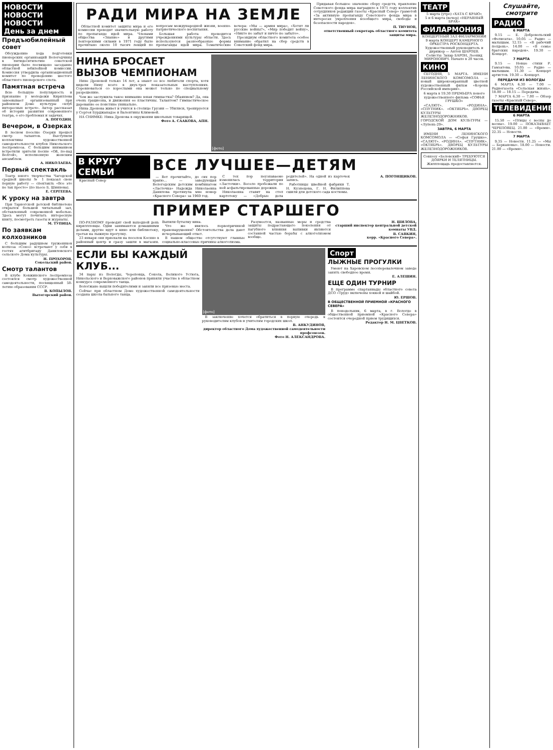НОВОСТИ НОВОСТИ НОВОСТИ
День за днем
Предъюбилейный совет
Обсуждению хода подготовки пионерских организаций Вологодчины к пятидесятилетию советской пионерии было посвящено заседание областной юбилейной комиссии. Комиссия утвердила организационный комитет по проведению шестого областного пионерского слета.
Памятная встреча
Всю большую популярность и признание у молодежи Кириллова завоевывает организованный при районном Доме культуры «клуб интересных встреч». Актер рассказал об истории развития современного театра, о его проблемах и задачах.
А. ПОГОДИН.
Вечером, в Озерках
В лесном поселке Озерки прошел смотр талантов. Выступили коллективы художественной самодеятельности клубов Никольского леспромхоза. С большим вниманием встретили зрители песню «Ой, по-над Волгой», исполненную женским ансамблем.
А. НИКОЛАЕВА.
Первый спектакль
Театр юного творчества Чагодской средней школы № 1 показал свою первую работу — спектакль «Все это не так просто» (по пьесе Б. Шиянова).
Е. СЕРГЕЕВА.
К уроку на завтра
При Тарногской детской библиотеке открылся большой читальный зал, обставленный современной мебелью. Здесь могут почитать интересную книгу, посмотреть газеты и журналы.
М. ТУПИЦА.
По заявкам колхозников
С большим радушием тружеников колхоза «Союз» встречают у себя в гостях агитбригаду Даниловского сельского Дома культуры.
Н. ПРОХОРОВ.
Сокольский район.
Смотр талантов
В клубе Ковжинского леспромхоза состоялся смотр художественной самодеятельности, посвященный 50-летию образования СССР.
В. КОПЫЛОВ.
Вытегорский район.
РАДИ МИРА НА ЗЕМЛЕ
Областной комитет защиты мира и его комиссии проводят значительную работу по пропаганде идей мира. Членами общества «Знание» и другими лекторскими силами в 1971 году было прочитано около 10 тысяч лекций по вопросам международной жизни, военно-патриотического воспитания.
Большая работа проводится учреждениями культуры области. Здесь используются разнообразные формы пропаганды идей мира. Тематические вечера: «Мы — армия мира», «Хотят ли русские войны?», «Мир победит войну», «Никто не забыт и ничто не забыто».
Президиум областного комитета особое внимание обратил на сбор средств в Советский фонд мира.
Придавая большое значение сбору средств, правление Советского фонда мира наградило в 1971 году коллектив сотрудников редакции газеты «Красный Север» грамотой «За активную пропаганду Советского фонда мира в интересах укрепления всеобщего мира, свободы и безопасности народов».
П. ТИУНОВ,
ответственный секретарь областного комитета защиты мира.
НИНА БРОСАЕТ ВЫЗОВ ЧЕМПИОНАМ
Нине Дроновой только 14 лет, а знают ее все любители спорта, хотя видели Нину всего в двух-трех показательных выступлениях. Соревноваться со взрослыми она может только по специальному разрешению.
Чем же заслужила такое внимание юная гимнастка? Обаянием? Да, она очень грациозна, и движения ее пластичны. Талантом? Гимнастическое дарование ее поистине уникально.
Нина Дронова живет и учится в столице Грузии — Тбилиси, тренируется у Сергея Бурджанадзе и Валентины Климовой.
НА СНИМКЕ: Нина Дронова в окружении школьных товарищей.
Фото А. СААКОВА, АПН.
[фото]
В КРУГУ СЕМЬИ
Красный Север
ВСЕ ЛУЧШЕЕ—ДЕТЯМ
— Вот прочитайте, до сих пор храню... — заведующая Вологодским детским комбинатом «Ласточка» Надежда Николаевна Данилова протянула мне номер «Красного Севера» за 1969 год.
С тех пор неузнаваемо изменилась территория «Ласточки». Весело пробежали по ней асфальтированные дорожки.
Николаевна ставит на стол картотеку — «Добрые дела родителей». На одной из карточек запись.
Работницы швейной фабрики Т. Н. Кузнецова, Г. Н. Филиппова сшили для детского сада костюмы.
А. ПОГОНЩИКОВ.
ПРИМЕР СТАРШЕГО
ПО-РАЗНОМУ проводят свой выходной день кириллловцы. Одни занимаются домашними делами, другие идут в кино или библиотеку, третьи на лыжную прогулку.
23 января они приехали на поселок Коснно в районный центр и сразу зашли в магазин. Выпили бутылку вина.
Что же явилось первопричиной правонарушения? Обстоятельства дела дают исчерпывающий ответ.
В нашем обществе отсутствуют главные социально-классовые причины алкоголизма.
Разумеется, названные меры и средства защиты подрастающего поколения от пагубного влияния выпивки являются составной частью борьбы с алкоголизмом вообще.
Н. ШИЛОВА,
старший инспектор центральной детской комнаты УВД.
В. САВКИН,
корр. «Красного Севера».
ЕСЛИ БЫ КАЖДЫЙ КЛУБ...
34 пары из Вологды, Череповца, Сокола, Великого Устюга, Никольского и Верховажского районов приняли участие в областном конкурсе современного танца.
Вологжане вышли победителями и заняли все призовые места.
Сейчас при областном Доме художественной самодеятельности создана школа бального танца.
[фото]
В заключение хочется обратиться в первую очередь к руководителям клубов и учителям городских школ.
В. АНКУДИНОВ,
директор областного Дома художественной самодеятельности профсоюзов.
Фото Н. АЛЕКСАНДРОВА.
Спорт
ЛЫЖНЫЕ ПРОГУЛКИ
Умеют на Харовском лесоперевалочном заводе занять свободное время.
Е. АЛЕШИН.
ЕЩЕ ОДИН ТУРНИР
В программе спартаниады областного совета ДСО «Труд» включены хоккей и шайбой.
Ю. ЕРШОВ.
В ОБЩЕСТВЕННОЙ ПРИЕМНОЙ «КРАСНОГО СЕВЕРА»
В понедельник, 6 марта, в г. Вологде в общественной приемной «Красного Севера» состоится очередной прием трудящихся.
Редактор Н. М. ЦВЕТКОВ.
ТЕАТР
5 марта (утро) «ХАТА С КРАЮ»
5 и 6 марта (вечер) «НЕРАВНЫЙ БРАК»
ФИЛАРМОНИЯ
КОНЦЕРТНЫЙ ЗАЛ ФИЛАРМОНИИ 9 марта КОНЦЕРТ КАМЕРНОГО ОРКЕСТРА РОСКОНЦЕРТА. Художественный руководитель и дирижер — Антон ШАРОЕВ. Солисты: Захар БАРОН, Леонид МИРОНОВИЧ. Начало в 20 часов.
КИНО
СЕГОДНЯ, 5 МАРТА. ИМЕНИ ЛЕНИНСКОГО КОМСОМОЛА — новый широкоэкранный цветной художественный фильм «Корона Российской империи».
6 марта в 19.30 ПРЕМЬЕРА нового художественного фильма «СОФЬЯ ГРУШКО»
«САЛЮТ». «РОДИНА». «СПУТНИК». «ОКТЯБРЬ». ДВОРЕЦ КУЛЬТУРЫ ЖЕЛЕЗНОДОРОЖНИКОВ. ГОРОДСКОЙ ДОМ КУЛЬТУРЫ — «Лупень-29».
ЗАВТРА, 6 МАРТА
ИМЕНИ ЛЕНИНСКОГО КОМСОМОЛА — «Софья Грушко». «САЛЮТ». «РОДИНА». «СПУТНИК». «ОКТЯБРЬ». ДВОРЕЦ КУЛЬТУРЫ ЖЕЛЕЗНОДОРОЖНИКОВ.
Совхозу «Беловский» ТРЕБУЮТСЯ ДОЯРКИ И ТЕЛЯТНИЦЫ. Жилплощадь предоставляется.
Слушайте, смотрите
РАДИО
6 МАРТА
9.15 — Е. Добровольский «Фелисата». 10.05 — Радио — малышам. 12.15 — «В рабочий полдень». 14.00 — «В семье братских народов». 19.30 — Концерт.
7 МАРТА
9.15 — Новые стихи Р. Гамзатова. 10.05 — Радио — малышам. 11.30 — Концерт артистов. 19.30 — Концерт.
ПЕРЕДАЧИ ИЗ ВОЛОГДЫ
6 МАРТА 6.30 — 7.00 — Радиогазета «Сельская жизнь». 18.00 — 18.15 — Передача.
7 МАРТА 6.30 — 7.00 — Обзор газеты «Красный Север».
ТЕЛЕВИДЕНИЕ
6 МАРТА
15.50 — «Птицы с весны до весны». 19.00 — ПОКАЗЫВАЕТ ЧЕРЕПОВЕЦ. 21.00 — «Время». 22.35 — Новости.
7 МАРТА
9.35 — Новости. 11.25 — «Мы — Беркановы». 18.00 — Новости. 21.00 — «Время».